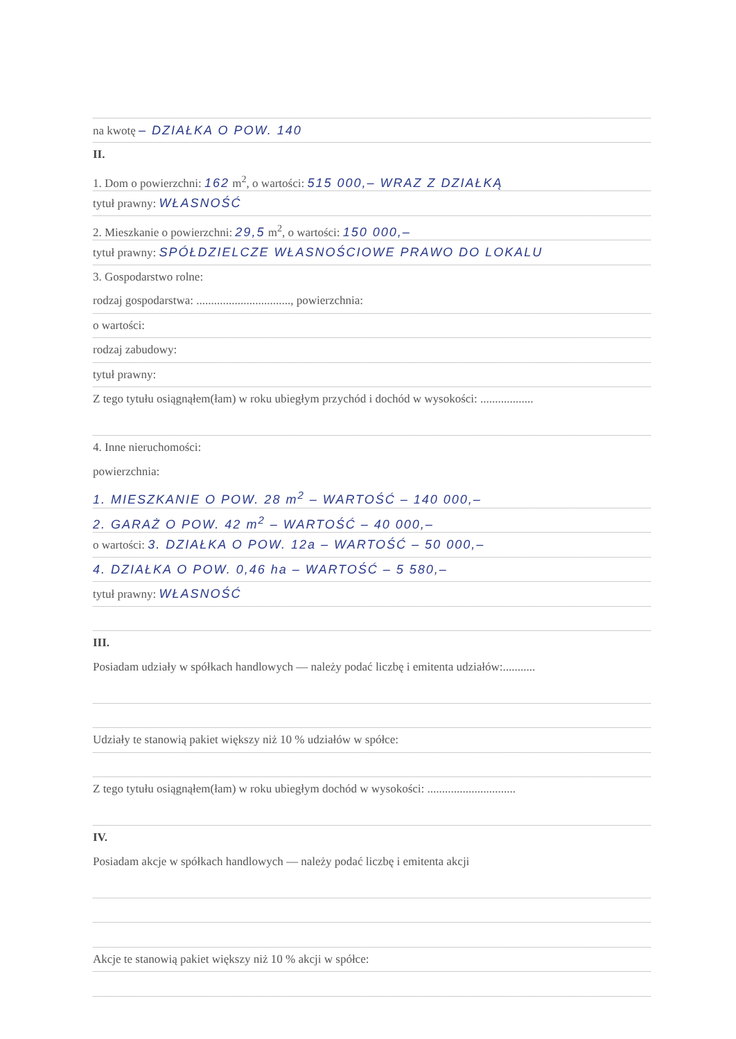na kwotę – DZIAŁKA O POW. 140
II.
1. Dom o powierzchni: 162 m<sup>2</sup>, o wartości: 515 000,– WRAZ Z DZIAŁKĄ
tytuł prawny: WŁASNOŚĆ
2. Mieszkanie o powierzchni: 29,5 m<sup>2</sup>, o wartości: 150 000,–
tytuł prawny: SPÓŁDZIELCZE WŁASNOŚCIOWE PRAWO DO LOKALU
3. Gospodarstwo rolne:
rodzaj gospodarstwa: ................................, powierzchnia:
o wartości:
rodzaj zabudowy:
tytuł prawny:
Z tego tytułu osiągnąłem(łam) w roku ubiegłym przychód i dochód w wysokości: ..................
4. Inne nieruchomości:
powierzchnia:
1. MIESZKANIE O POW. 28 m<sup>2</sup> – WARTOŚĆ – 140 000,–
2. GARAŻ O POW. 42 m<sup>2</sup> – WARTOŚĆ – 40 000,–
o wartości: 3. DZIAŁKA O POW. 12a – WARTOŚĆ – 50 000,–
4. DZIAŁKA O POW. 0,46 ha – WARTOŚĆ – 5 580,–
tytuł prawny: WŁASNOŚĆ
III.
Posiadam udziały w spółkach handlowych — należy podać liczbę i emitenta udziałów:...........
Udziały te stanowią pakiet większy niż 10 % udziałów w spółce:
Z tego tytułu osiągnąłem(łam) w roku ubiegłym dochód w wysokości: ..............................
IV.
Posiadam akcje w spółkach handlowych — należy podać liczbę i emitenta akcji
Akcje te stanowią pakiet większy niż 10 % akcji w spółce: